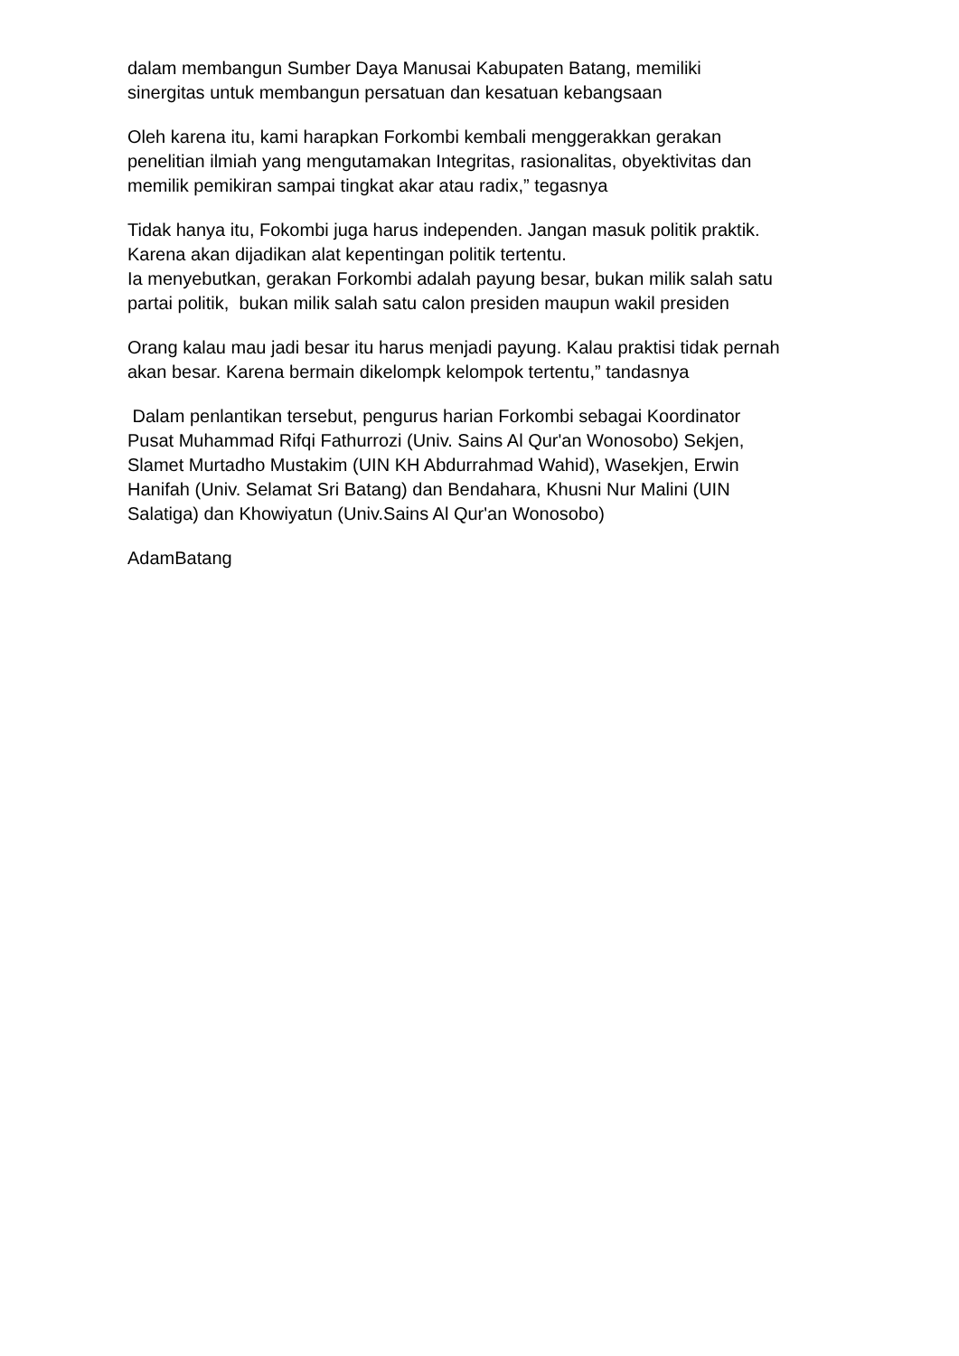dalam membangun Sumber Daya Manusai Kabupaten Batang, memiliki
sinergitas untuk membangun persatuan dan kesatuan kebangsaan
Oleh karena itu, kami harapkan Forkombi kembali menggerakkan gerakan
penelitian ilmiah yang mengutamakan Integritas, rasionalitas, obyektivitas dan
memilik pemikiran sampai tingkat akar atau radix,” tegasnya
Tidak hanya itu, Fokombi juga harus independen. Jangan masuk politik praktik.
Karena akan dijadikan alat kepentingan politik tertentu.
Ia menyebutkan, gerakan Forkombi adalah payung besar, bukan milik salah satu
partai politik, bukan milik salah satu calon presiden maupun wakil presiden
Orang kalau mau jadi besar itu harus menjadi payung. Kalau praktisi tidak pernah
akan besar. Karena bermain dikelompk kelompok tertentu,” tandasnya
Dalam penlantikan tersebut, pengurus harian Forkombi sebagai Koordinator
Pusat Muhammad Rifqi Fathurrozi (Univ. Sains Al Qur'an Wonosobo) Sekjen,
Slamet Murtadho Mustakim (UIN KH Abdurrahmad Wahid), Wasekjen, Erwin
Hanifah (Univ. Selamat Sri Batang) dan Bendahara, Khusni Nur Malini (UIN
Salatiga) dan Khowiyatun (Univ.Sains Al Qur'an Wonosobo)
AdamBatang